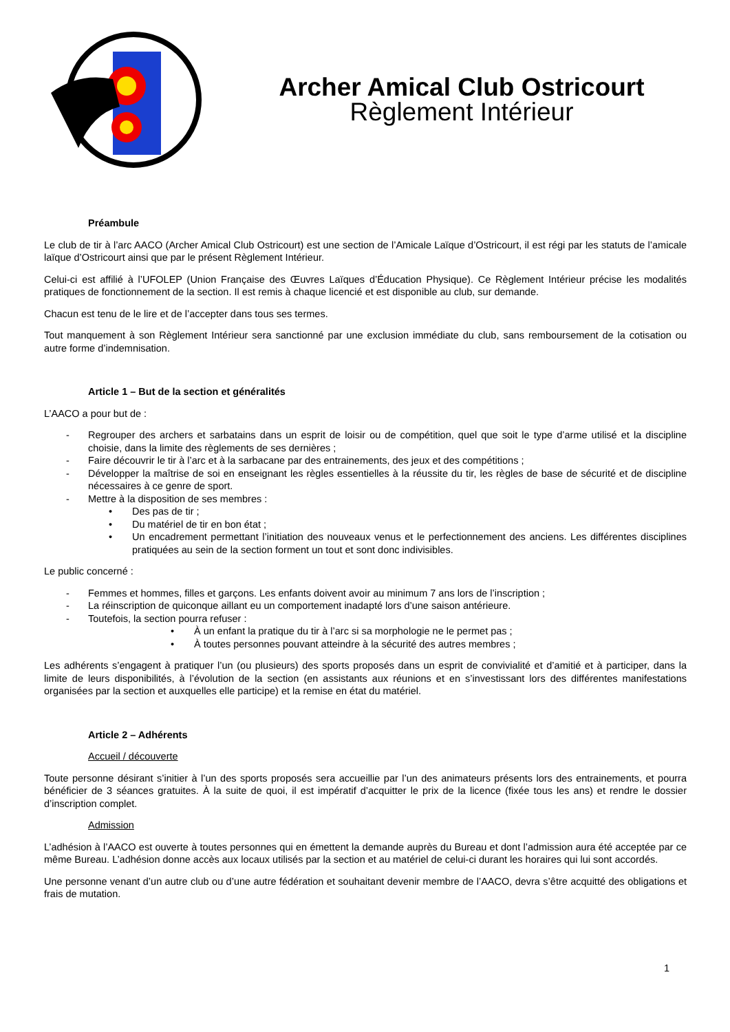Archer Amical Club Ostricourt
Règlement Intérieur
Préambule
Le club de tir à l’arc AACO (Archer Amical Club Ostricourt) est une section de l’Amicale Laïque d’Ostricourt, il est régi par les statuts de l’amicale laïque d’Ostricourt ainsi que par le présent Règlement Intérieur.
Celui-ci est affilié à l’UFOLEP (Union Française des Œuvres Laïques d’Éducation Physique). Ce Règlement Intérieur précise les modalités pratiques de fonctionnement de la section. Il est remis à chaque licencié et est disponible au club, sur demande.
Chacun est tenu de le lire et de l’accepter dans tous ses termes.
Tout manquement à son Règlement Intérieur sera sanctionné par une exclusion immédiate du club, sans remboursement de la cotisation ou autre forme d’indemnisation.
Article 1 – But de la section et généralités
L’AACO a pour but de :
- Regrouper des archers et sarbatains dans un esprit de loisir ou de compétition, quel que soit le type d’arme utilisé et la discipline choisie, dans la limite des règlements de ses dernières ;
- Faire découvrir le tir à l’arc et à la sarbacane par des entrainements, des jeux et des compétitions ;
- Développer la maîtrise de soi en enseignant les règles essentielles à la réussite du tir, les règles de base de sécurité et de discipline nécessaires à ce genre de sport.
- Mettre à la disposition de ses membres :
• Des pas de tir ;
• Du matériel de tir en bon état ;
• Un encadrement permettant l’initiation des nouveaux venus et le perfectionnement des anciens. Les différentes disciplines pratiquées au sein de la section forment un tout et sont donc indivisibles.
Le public concerné :
- Femmes et hommes, filles et garçons. Les enfants doivent avoir au minimum 7 ans lors de l’inscription ;
- La réinscription de quiconque aillant eu un comportement inadapté lors d’une saison antérieure.
- Toutefois, la section pourra refuser :
• À un enfant la pratique du tir à l’arc si sa morphologie ne le permet pas ;
• À toutes personnes pouvant atteindre à la sécurité des autres membres ;
Les adhérents s’engagent à pratiquer l’un (ou plusieurs) des sports proposés dans un esprit de convivialité et d’amitié et à participer, dans la limite de leurs disponibilités, à l’évolution de la section (en assistants aux réunions et en s’investissant lors des différentes manifestations organisées par la section et auxquelles elle participe) et la remise en état du matériel.
Article 2 – Adhérents
Accueil / découverte
Toute personne désirant s’initier à l’un des sports proposés sera accueillie par l’un des animateurs présents lors des entrainements, et pourra bénéficier de 3 séances gratuites. À la suite de quoi, il est impératif d’acquitter le prix de la licence (fixée tous les ans) et rendre le dossier d’inscription complet.
Admission
L’adhésion à l’AACO est ouverte à toutes personnes qui en émettent la demande auprès du Bureau et dont l’admission aura été acceptée par ce même Bureau. L’adhésion donne accès aux locaux utilisés par la section et au matériel de celui-ci durant les horaires qui lui sont accordés.
Une personne venant d’un autre club ou d’une autre fédération et souhaitant devenir membre de l’AACO, devra s’être acquitté des obligations et frais de mutation.
1